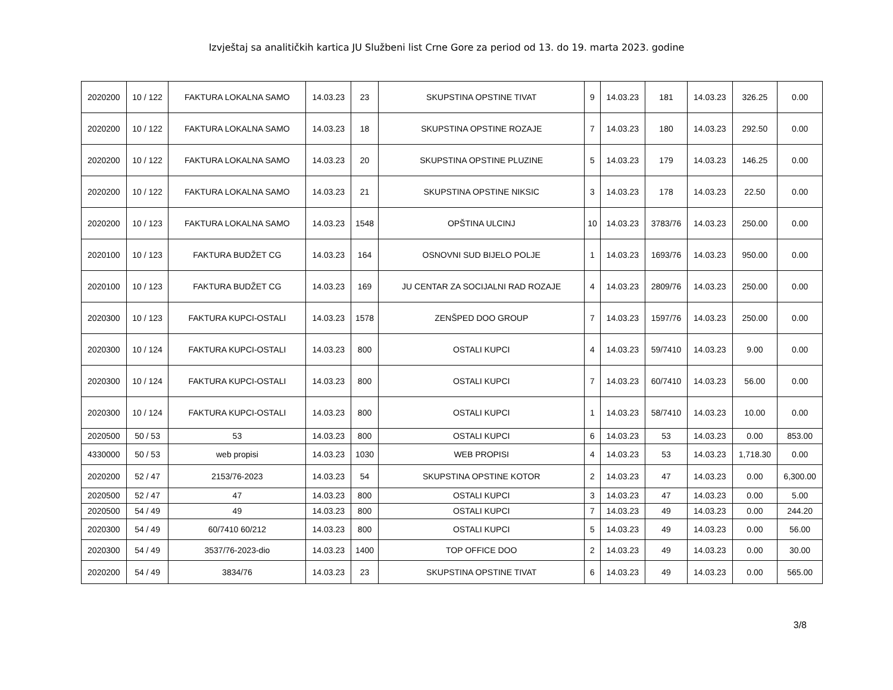Izvještaj sa analitičkih kartica JU Službeni list Crne Gore za period od 13. do 19. marta 2023. godine
| 2020200 | 10 / 122 | FAKTURA LOKALNA SAMO | 14.03.23 | 23 | SKUPSTINA OPSTINE TIVAT | 9 | 14.03.23 | 181 | 14.03.23 | 326.25 | 0.00 |
| 2020200 | 10 / 122 | FAKTURA LOKALNA SAMO | 14.03.23 | 18 | SKUPSTINA OPSTINE ROZAJE | 7 | 14.03.23 | 180 | 14.03.23 | 292.50 | 0.00 |
| 2020200 | 10 / 122 | FAKTURA LOKALNA SAMO | 14.03.23 | 20 | SKUPSTINA OPSTINE PLUZINE | 5 | 14.03.23 | 179 | 14.03.23 | 146.25 | 0.00 |
| 2020200 | 10 / 122 | FAKTURA LOKALNA SAMO | 14.03.23 | 21 | SKUPSTINA OPSTINE NIKSIC | 3 | 14.03.23 | 178 | 14.03.23 | 22.50 | 0.00 |
| 2020200 | 10 / 123 | FAKTURA LOKALNA SAMO | 14.03.23 | 1548 | OPŠTINA ULCINJ | 10 | 14.03.23 | 3783/76 | 14.03.23 | 250.00 | 0.00 |
| 2020100 | 10 / 123 | FAKTURA BUDŽET CG | 14.03.23 | 164 | OSNOVNI SUD BIJELO POLJE | 1 | 14.03.23 | 1693/76 | 14.03.23 | 950.00 | 0.00 |
| 2020100 | 10 / 123 | FAKTURA BUDŽET CG | 14.03.23 | 169 | JU CENTAR ZA SOCIJALNI RAD ROZAJE | 4 | 14.03.23 | 2809/76 | 14.03.23 | 250.00 | 0.00 |
| 2020300 | 10 / 123 | FAKTURA KUPCI-OSTALI | 14.03.23 | 1578 | ZENŠPED DOO GROUP | 7 | 14.03.23 | 1597/76 | 14.03.23 | 250.00 | 0.00 |
| 2020300 | 10 / 124 | FAKTURA KUPCI-OSTALI | 14.03.23 | 800 | OSTALI KUPCI | 4 | 14.03.23 | 59/7410 | 14.03.23 | 9.00 | 0.00 |
| 2020300 | 10 / 124 | FAKTURA KUPCI-OSTALI | 14.03.23 | 800 | OSTALI KUPCI | 7 | 14.03.23 | 60/7410 | 14.03.23 | 56.00 | 0.00 |
| 2020300 | 10 / 124 | FAKTURA KUPCI-OSTALI | 14.03.23 | 800 | OSTALI KUPCI | 1 | 14.03.23 | 58/7410 | 14.03.23 | 10.00 | 0.00 |
| 2020500 | 50 / 53 | 53 | 14.03.23 | 800 | OSTALI KUPCI | 6 | 14.03.23 | 53 | 14.03.23 | 0.00 | 853.00 |
| 4330000 | 50 / 53 | web propisi | 14.03.23 | 1030 | WEB PROPISI | 4 | 14.03.23 | 53 | 14.03.23 | 1,718.30 | 0.00 |
| 2020200 | 52 / 47 | 2153/76-2023 | 14.03.23 | 54 | SKUPSTINA OPSTINE KOTOR | 2 | 14.03.23 | 47 | 14.03.23 | 0.00 | 6,300.00 |
| 2020500 | 52 / 47 | 47 | 14.03.23 | 800 | OSTALI KUPCI | 3 | 14.03.23 | 47 | 14.03.23 | 0.00 | 5.00 |
| 2020500 | 54 / 49 | 49 | 14.03.23 | 800 | OSTALI KUPCI | 7 | 14.03.23 | 49 | 14.03.23 | 0.00 | 244.20 |
| 2020300 | 54 / 49 | 60/7410 60/212 | 14.03.23 | 800 | OSTALI KUPCI | 5 | 14.03.23 | 49 | 14.03.23 | 0.00 | 56.00 |
| 2020300 | 54 / 49 | 3537/76-2023-dio | 14.03.23 | 1400 | TOP OFFICE DOO | 2 | 14.03.23 | 49 | 14.03.23 | 0.00 | 30.00 |
| 2020200 | 54 / 49 | 3834/76 | 14.03.23 | 23 | SKUPSTINA OPSTINE TIVAT | 6 | 14.03.23 | 49 | 14.03.23 | 0.00 | 565.00 |
3/8